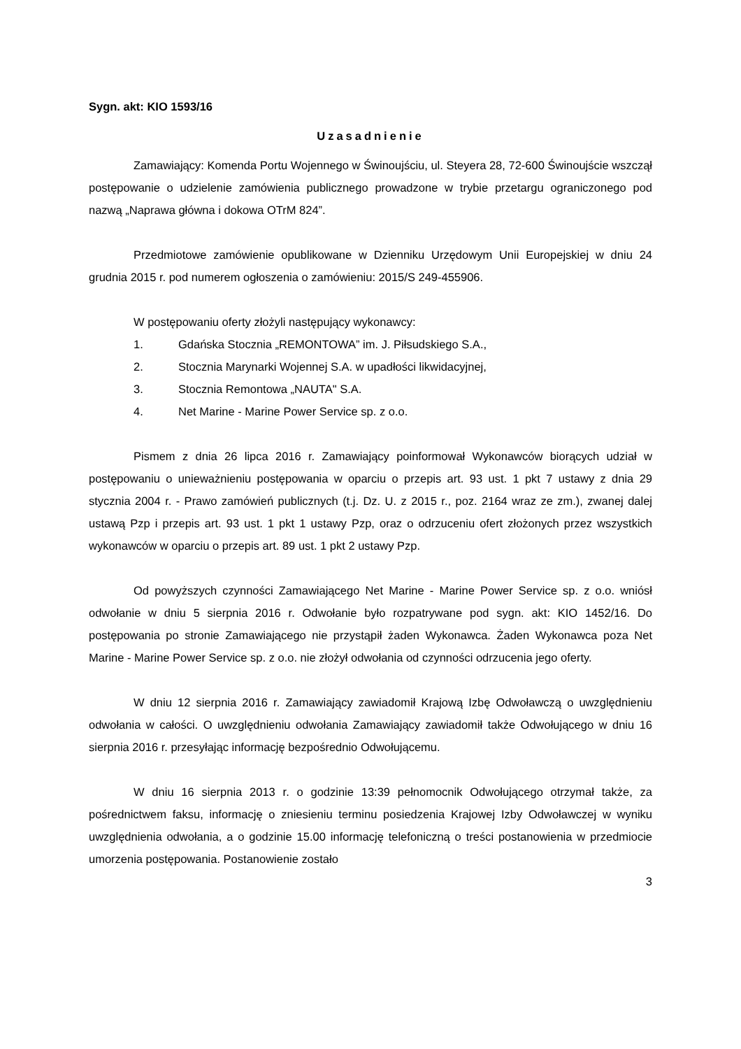Sygn. akt: KIO 1593/16
Uzasadnienie
Zamawiający: Komenda Portu Wojennego w Świnoujściu, ul. Steyera 28, 72-600 Świnoujście wszczął postępowanie o udzielenie zamówienia publicznego prowadzone w trybie przetargu ograniczonego pod nazwą „Naprawa główna i dokowa OTrM 824”.
Przedmiotowe zamówienie opublikowane w Dzienniku Urzędowym Unii Europejskiej w dniu 24 grudnia 2015 r. pod numerem ogłoszenia o zamówieniu: 2015/S 249-455906.
W postępowaniu oferty złożyli następujący wykonawcy:
1. Gdańska Stocznia „REMONTOWA” im. J. Piłsudskiego S.A.,
2. Stocznia Marynarki Wojennej S.A. w upadłości likwidacyjnej,
3. Stocznia Remontowa „NAUTA" S.A.
4. Net Marine - Marine Power Service sp. z o.o.
Pismem z dnia 26 lipca 2016 r. Zamawiający poinformował Wykonawców biorących udział w postępowaniu o unieważnieniu postępowania w oparciu o przepis art. 93 ust. 1 pkt 7 ustawy z dnia 29 stycznia 2004 r. - Prawo zamówień publicznych (t.j. Dz. U. z 2015 r., poz. 2164 wraz ze zm.), zwanej dalej ustawą Pzp i przepis art. 93 ust. 1 pkt 1 ustawy Pzp, oraz o odrzuceniu ofert złożonych przez wszystkich wykonawców w oparciu o przepis art. 89 ust. 1 pkt 2 ustawy Pzp.
Od powyższych czynności Zamawiającego Net Marine - Marine Power Service sp. z o.o. wniósł odwołanie w dniu 5 sierpnia 2016 r. Odwołanie było rozpatrywane pod sygn. akt: KIO 1452/16. Do postępowania po stronie Zamawiającego nie przystąpił żaden Wykonawca. Żaden Wykonawca poza Net Marine - Marine Power Service sp. z o.o. nie złożył odwołania od czynności odrzucenia jego oferty.
W dniu 12 sierpnia 2016 r. Zamawiający zawiadomił Krajową Izbę Odwoławczą o uwzględnieniu odwołania w całości. O uwzględnieniu odwołania Zamawiający zawiadomił także Odwołującego w dniu 16 sierpnia 2016 r. przesyłając informację bezpośrednio Odwołującemu.
W dniu 16 sierpnia 2013 r. o godzinie 13:39 pełnomocnik Odwołującego otrzymał także, za pośrednictwem faksu, informację o zniesieniu terminu posiedzenia Krajowej Izby Odwoławczej w wyniku uwzględnienia odwołania, a o godzinie 15.00 informację telefoniczną o treści postanowienia w przedmiocie umorzenia postępowania. Postanowienie zostało
3